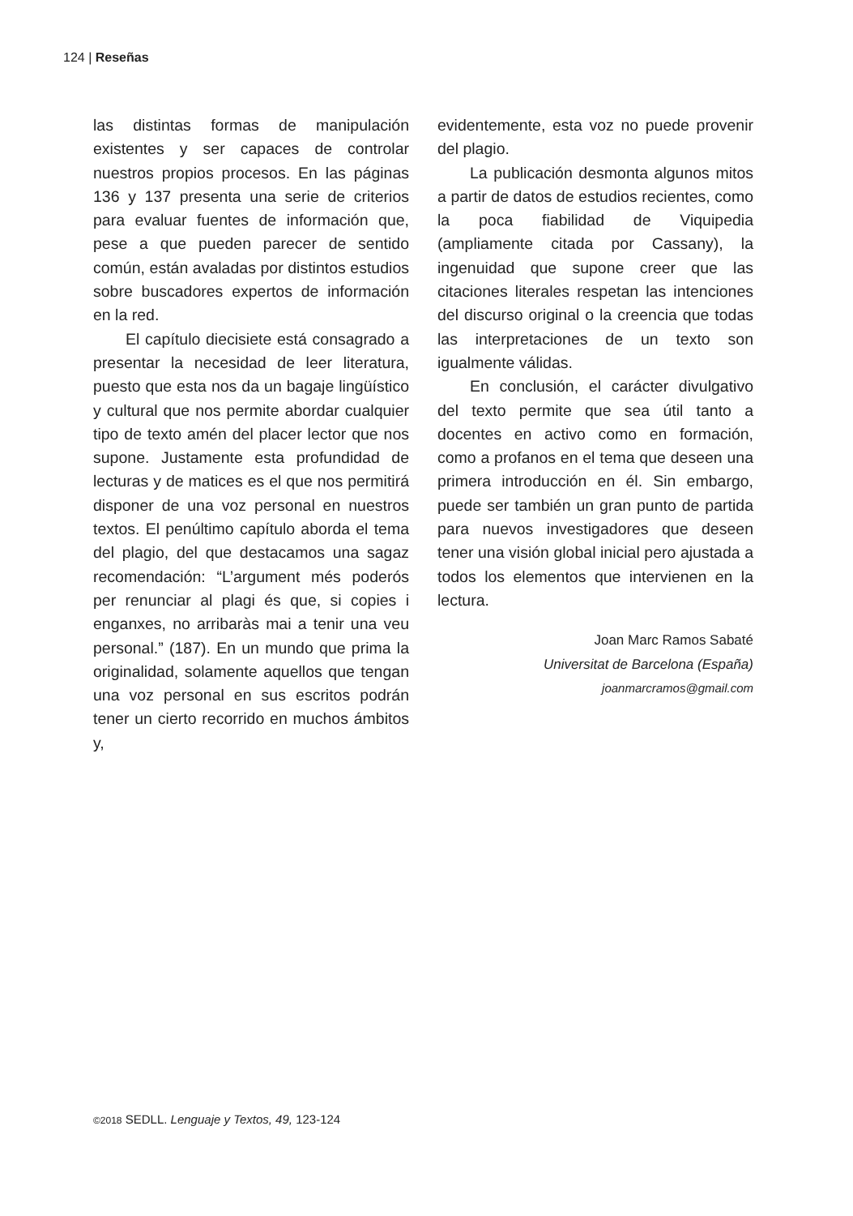124 | Reseñas
las distintas formas de manipulación existentes y ser capaces de controlar nuestros propios procesos. En las páginas 136 y 137 presenta una serie de criterios para evaluar fuentes de información que, pese a que pueden parecer de sentido común, están avaladas por distintos estudios sobre buscadores expertos de información en la red.
El capítulo diecisiete está consagrado a presentar la necesidad de leer literatura, puesto que esta nos da un bagaje lingüístico y cultural que nos permite abordar cualquier tipo de texto amén del placer lector que nos supone. Justamente esta profundidad de lecturas y de matices es el que nos permitirá disponer de una voz personal en nuestros textos. El penúltimo capítulo aborda el tema del plagio, del que destacamos una sagaz recomendación: “L’argument més poderós per renunciar al plagi és que, si copies i enganxes, no arribaràs mai a tenir una veu personal.” (187). En un mundo que prima la originalidad, solamente aquellos que tengan una voz personal en sus escritos podrán tener un cierto recorrido en muchos ámbitos y,
evidentemente, esta voz no puede provenir del plagio.
La publicación desmonta algunos mitos a partir de datos de estudios recientes, como la poca fiabilidad de Viquipedia (ampliamente citada por Cassany), la ingenuidad que supone creer que las citaciones literales respetan las intenciones del discurso original o la creencia que todas las interpretaciones de un texto son igualmente válidas.
En conclusión, el carácter divulgativo del texto permite que sea útil tanto a docentes en activo como en formación, como a profanos en el tema que deseen una primera introducción en él. Sin embargo, puede ser también un gran punto de partida para nuevos investigadores que deseen tener una visión global inicial pero ajustada a todos los elementos que intervienen en la lectura.
Joan Marc Ramos Sabaté
Universitat de Barcelona (España)
joanmarcramos@gmail.com
©2018 SEDLL. Lenguaje y Textos, 49, 123-124